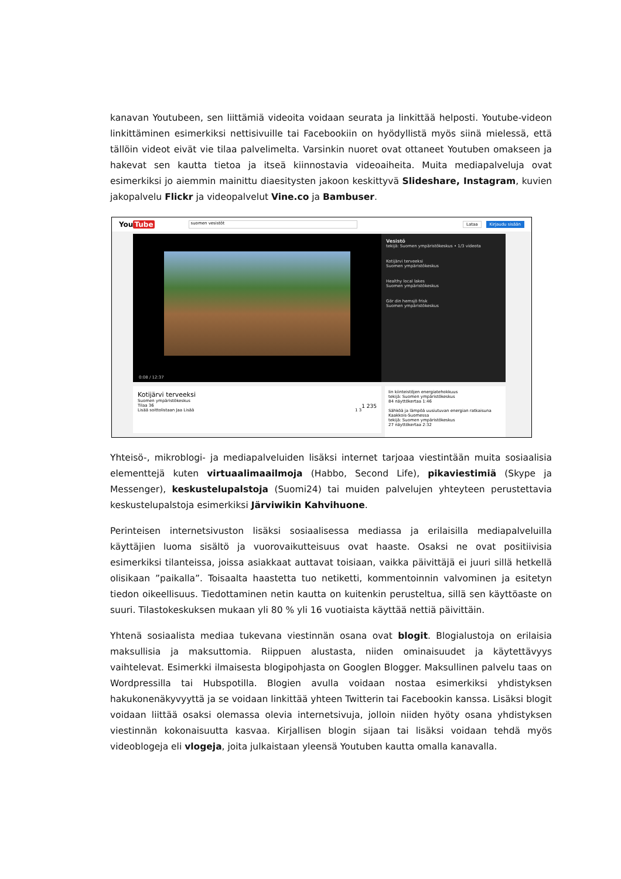kanavan Youtubeen, sen liittämiä videoita voidaan seurata ja linkittää helposti. Youtube-videon linkittäminen esimerkiksi nettisivuille tai Facebookiin on hyödyllistä myös siinä mielessä, että tällöin videot eivät vie tilaa palvelimelta. Varsinkin nuoret ovat ottaneet Youtuben omakseen ja hakevat sen kautta tietoa ja itseä kiinnostavia videoaiheita. Muita mediapalveluja ovat esimerkiksi jo aiemmin mainittu diaesitysten jakoon keskittyvä Slideshare, Instagram, kuvien jakopalvelu Flickr ja videopalvelut Vine.co ja Bambuser.
YouTube suomen vesistöt Lataa Kirjaudu sisään
0:08 / 12:37
Vesistö
tekijä: Suomen ympäristökeskus • 1/3 videota
Kotijärvi terveeksi
Suomen ympäristökeskus
Healthy local lakes
Suomen ympäristökeskus
Gör din hemsjö frisk
Suomen ympäristökeskus
Kotijärvi terveeksi
Suomen ympäristökeskus
Tilaa 36 1 235
Lisää soittolistaan Jaa Lisää 1 3
Iin kiinteistöjen energiatehokkuus
tekijä: Suomen ympäristökeskus
84 näyttökertaa 1:46
Sähköä ja lämpöä uusiutuvan energian ratkaisuna Kaakkois-Suomessa
tekijä: Suomen ympäristökeskus
27 näyttökertaa 2:32
Yhteisö-, mikroblogi- ja mediapalveluiden lisäksi internet tarjoaa viestintään muita sosiaalisia elementtejä kuten virtuaalimaailmoja (Habbo, Second Life), pikaviestimiä (Skype ja Messenger), keskustelupalstoja (Suomi24) tai muiden palvelujen yhteyteen perustettavia keskustelupalstoja esimerkiksi Järviwikin Kahvihuone.
Perinteisen internetsivuston lisäksi sosiaalisessa mediassa ja erilaisilla mediapalveluilla käyttäjien luoma sisältö ja vuorovaikutteisuus ovat haaste. Osaksi ne ovat positiivisia esimerkiksi tilanteissa, joissa asiakkaat auttavat toisiaan, vaikka päivittäjä ei juuri sillä hetkellä olisikaan ”paikalla”. Toisaalta haastetta tuo netiketti, kommentoinnin valvominen ja esitetyn tiedon oikeellisuus. Tiedottaminen netin kautta on kuitenkin perusteltua, sillä sen käyttöaste on suuri. Tilastokeskuksen mukaan yli 80 % yli 16 vuotiaista käyttää nettiä päivittäin.
Yhtenä sosiaalista mediaa tukevana viestinnän osana ovat blogit. Blogialustoja on erilaisia maksullisia ja maksuttomia. Riippuen alustasta, niiden ominaisuudet ja käytettävyys vaihtelevat. Esimerkki ilmaisesta blogipohjasta on Googlen Blogger. Maksullinen palvelu taas on Wordpressilla tai Hubspotilla. Blogien avulla voidaan nostaa esimerkiksi yhdistyksen hakukonenäkyvyyttä ja se voidaan linkittää yhteen Twitterin tai Facebookin kanssa. Lisäksi blogit voidaan liittää osaksi olemassa olevia internetsivuja, jolloin niiden hyöty osana yhdistyksen viestinnän kokonaisuutta kasvaa. Kirjallisen blogin sijaan tai lisäksi voidaan tehdä myös videoblogeja eli vlogeja, joita julkaistaan yleensä Youtuben kautta omalla kanavalla.